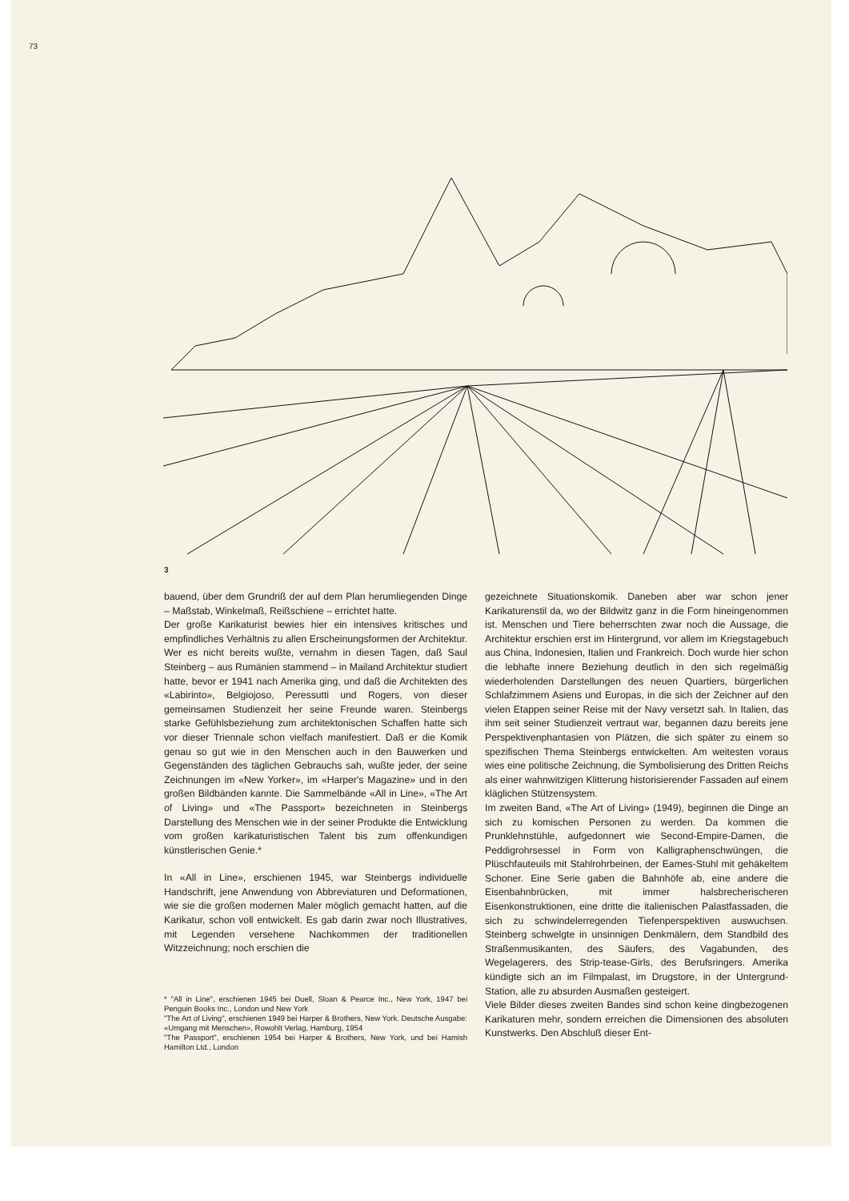73
3
bauend, über dem Grundriß der auf dem Plan herumliegenden Dinge – Maßstab, Winkelmaß, Reißschiene – errichtet hatte.
Der große Karikaturist bewies hier ein intensives kritisches und empfindliches Verhältnis zu allen Erscheinungsformen der Architektur. Wer es nicht bereits wußte, vernahm in diesen Tagen, daß Saul Steinberg – aus Rumänien stammend – in Mailand Architektur studiert hatte, bevor er 1941 nach Amerika ging, und daß die Architekten des «Labirinto», Belgiojoso, Peressutti und Rogers, von dieser gemeinsamen Studienzeit her seine Freunde waren. Steinbergs starke Gefühlsbeziehung zum architektonischen Schaffen hatte sich vor dieser Triennale schon vielfach manifestiert. Daß er die Komik genau so gut wie in den Menschen auch in den Bauwerken und Gegenständen des täglichen Gebrauchs sah, wußte jeder, der seine Zeichnungen im «New Yorker», im «Harper's Magazine» und in den großen Bildbänden kannte. Die Sammelbände «All in Line», «The Art of Living» und «The Passport» bezeichneten in Steinbergs Darstellung des Menschen wie in der seiner Produkte die Entwicklung vom großen karikaturistischen Talent bis zum offenkundigen künstlerischen Genie.*
In «All in Line», erschienen 1945, war Steinbergs individuelle Handschrift, jene Anwendung von Abbreviaturen und Deformationen, wie sie die großen modernen Maler möglich gemacht hatten, auf die Karikatur, schon voll entwickelt. Es gab darin zwar noch Illustratives, mit Legenden versehene Nachkommen der traditionellen Witzzeichnung; noch erschien die
* "All in Line", erschienen 1945 bei Duell, Sloan & Pearce Inc., New York, 1947 bei Penguin Books Inc., London und New York
"The Art of Living", erschienen 1949 bei Harper & Brothers, New York. Deutsche Ausgabe: «Umgang mit Menschen», Rowohlt Verlag, Hamburg, 1954
"The Passport", erschienen 1954 bei Harper & Brothers, New York, und bei Hamish Hamilton Ltd., London
gezeichnete Situationskomik. Daneben aber war schon jener Karikaturenstil da, wo der Bildwitz ganz in die Form hineingenommen ist. Menschen und Tiere beherrschten zwar noch die Aussage, die Architektur erschien erst im Hintergrund, vor allem im Kriegstagebuch aus China, Indonesien, Italien und Frankreich. Doch wurde hier schon die lebhafte innere Beziehung deutlich in den sich regelmäßig wiederholenden Darstellungen des neuen Quartiers, bürgerlichen Schlafzimmern Asiens und Europas, in die sich der Zeichner auf den vielen Etappen seiner Reise mit der Navy versetzt sah. In Italien, das ihm seit seiner Studienzeit vertraut war, begannen dazu bereits jene Perspektivenphantasien von Plätzen, die sich später zu einem so spezifischen Thema Steinbergs entwickelten. Am weitesten voraus wies eine politische Zeichnung, die Symbolisierung des Dritten Reichs als einer wahnwitzigen Klitterung historisierender Fassaden auf einem kläglichen Stützensystem.
Im zweiten Band, «The Art of Living» (1949), beginnen die Dinge an sich zu komischen Personen zu werden. Da kommen die Prunklehnstühle, aufgedonnert wie Second-Empire-Damen, die Peddigrohrsessel in Form von Kalligraphenschwüngen, die Plüschfauteuils mit Stahlrohrbeinen, der Eames-Stuhl mit gehäkeltem Schoner. Eine Serie gaben die Bahnhöfe ab, eine andere die Eisenbahnbrücken, mit immer halsbrecherischeren Eisenkonstruktionen, eine dritte die italienischen Palastfassaden, die sich zu schwindelerregenden Tiefenperspektiven auswuchsen. Steinberg schwelgte in unsinnigen Denkmälern, dem Standbild des Straßenmusikanten, des Säufers, des Vagabunden, des Wegelagerers, des Strip-tease-Girls, des Berufsringers. Amerika kündigte sich an im Filmpalast, im Drugstore, in der Untergrund-Station, alle zu absurden Ausmaßen gesteigert.
Viele Bilder dieses zweiten Bandes sind schon keine dingbezogenen Karikaturen mehr, sondern erreichen die Dimensionen des absoluten Kunstwerks. Den Abschluß dieser Ent-